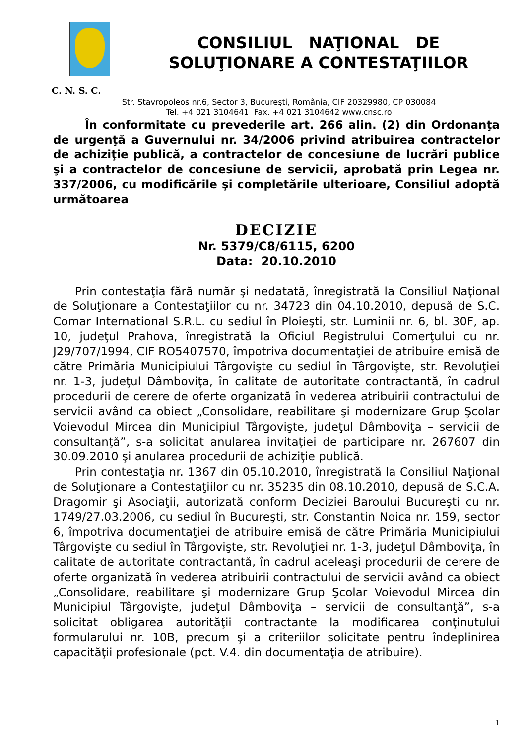CONSILIUL NAŢIONAL DE
SOLUŢIONARE A CONTESTAŢIILOR
C. N. S. C.
Str. Stavropoleos nr.6, Sector 3, Bucureşti, România, CIF 20329980, CP 030084
Tel. +4 021 3104641 Fax. +4 021 3104642 www.cnsc.ro
În conformitate cu prevederile art. 266 alin. (2) din Ordonanţa de urgenţă a Guvernului nr. 34/2006 privind atribuirea contractelor de achiziţie publică, a contractelor de concesiune de lucrări publice şi a contractelor de concesiune de servicii, aprobată prin Legea nr. 337/2006, cu modificările şi completările ulterioare, Consiliul adoptă următoarea
DECIZIE
Nr. 5379/C8/6115, 6200
Data: 20.10.2010
Prin contestaţia fără număr şi nedatată, înregistrată la Consiliul Naţional de Soluţionare a Contestaţiilor cu nr. 34723 din 04.10.2010, depusă de S.C. Comar International S.R.L. cu sediul în Ploieşti, str. Luminii nr. 6, bl. 30F, ap. 10, judeţul Prahova, înregistrată la Oficiul Registrului Comerţului cu nr. J29/707/1994, CIF RO5407570, împotriva documentaţiei de atribuire emisă de către Primăria Municipiului Târgovişte cu sediul în Târgovişte, str. Revoluţiei nr. 1-3, judeţul Dâmboviţa, în calitate de autoritate contractantă, în cadrul procedurii de cerere de oferte organizată în vederea atribuirii contractului de servicii având ca obiect „Consolidare, reabilitare şi modernizare Grup Şcolar Voievodul Mircea din Municipiul Târgovişte, judeţul Dâmboviţa – servicii de consultanţă”, s-a solicitat anularea invitaţiei de participare nr. 267607 din 30.09.2010 şi anularea procedurii de achiziţie publică.
Prin contestaţia nr. 1367 din 05.10.2010, înregistrată la Consiliul Naţional de Soluţionare a Contestaţiilor cu nr. 35235 din 08.10.2010, depusă de S.C.A. Dragomir şi Asociaţii, autorizată conform Deciziei Baroului Bucureşti cu nr. 1749/27.03.2006, cu sediul în Bucureşti, str. Constantin Noica nr. 159, sector 6, împotriva documentaţiei de atribuire emisă de către Primăria Municipiului Târgovişte cu sediul în Târgovişte, str. Revoluţiei nr. 1-3, judeţul Dâmboviţa, în calitate de autoritate contractantă, în cadrul aceleaşi procedurii de cerere de oferte organizată în vederea atribuirii contractului de servicii având ca obiect „Consolidare, reabilitare şi modernizare Grup Şcolar Voievodul Mircea din Municipiul Târgovişte, judeţul Dâmboviţa – servicii de consultanţă”, s-a solicitat obligarea autorităţii contractante la modificarea conţinutului formularului nr. 10B, precum şi a criteriilor solicitate pentru îndeplinirea capacităţii profesionale (pct. V.4. din documentaţia de atribuire).
1